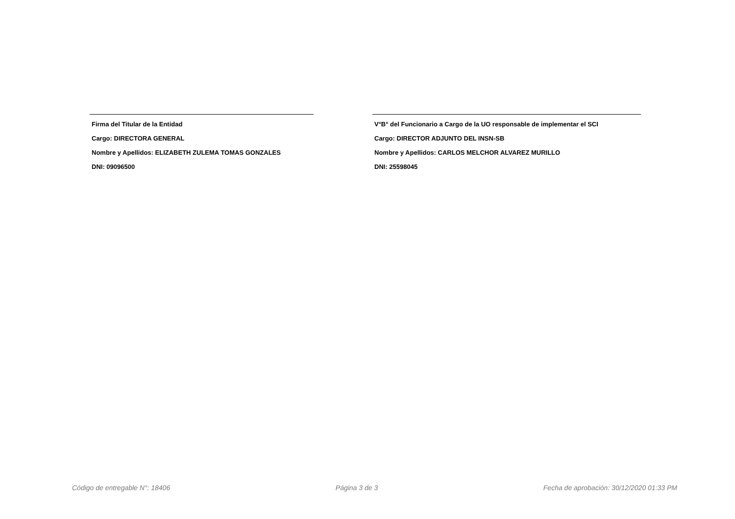Firma del Titular de la Entidad
Cargo: DIRECTORA GENERAL
Nombre y Apellidos: ELIZABETH ZULEMA TOMAS GONZALES
DNI: 09096500
V°B° del Funcionario a Cargo de la UO responsable de implementar el SCI
Cargo: DIRECTOR ADJUNTO DEL INSN-SB
Nombre y Apellidos: CARLOS MELCHOR ALVAREZ MURILLO
DNI: 25598045
Código de entregable N°: 18406 Página 3 de 3 Fecha de aprobación: 30/12/2020 01:33 PM